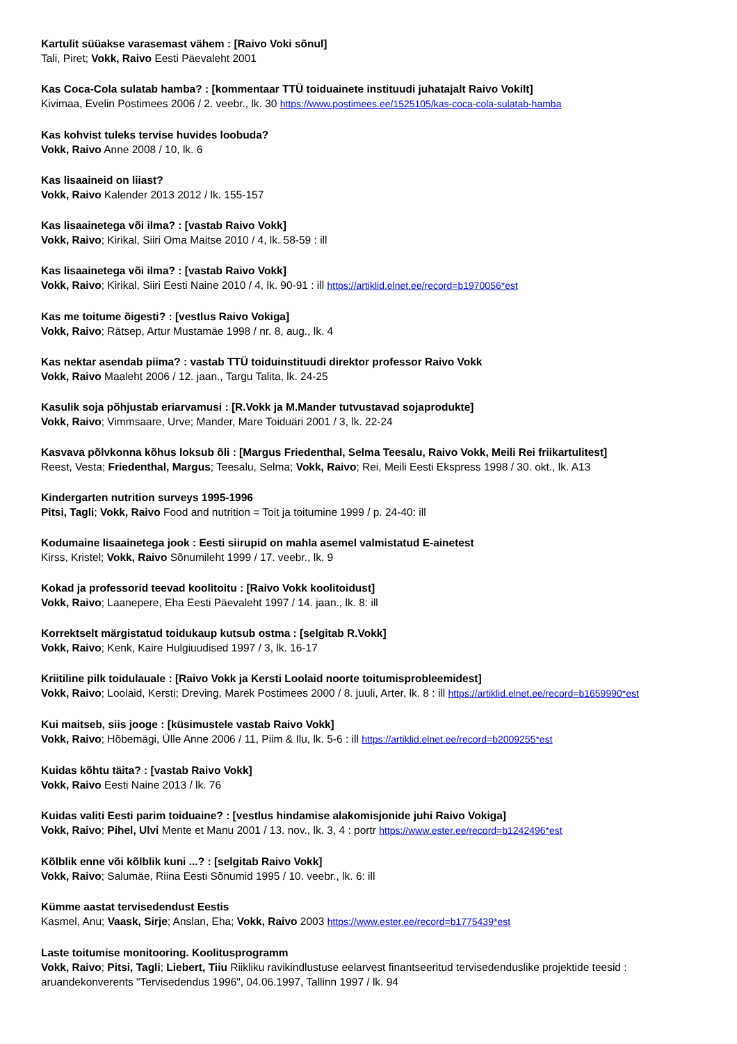Kartulit süüakse varasemast vähem : [Raivo Voki sõnul]
Tali, Piret; Vokk, Raivo Eesti Päevaleht 2001
Kas Coca-Cola sulatab hamba? : [kommentaar TTÜ toiduainete instituudi juhatajalt Raivo Vokilt]
Kivimaa, Evelin Postimees 2006 / 2. veebr., lk. 30 https://www.postimees.ee/1525105/kas-coca-cola-sulatab-hamba
Kas kohvist tuleks tervise huvides loobuda?
Vokk, Raivo Anne 2008 / 10, lk. 6
Kas lisaaineid on liiast?
Vokk, Raivo Kalender 2013 2012 / lk. 155-157
Kas lisaainetega või ilma? : [vastab Raivo Vokk]
Vokk, Raivo; Kirikal, Siiri Oma Maitse 2010 / 4, lk. 58-59 : ill
Kas lisaainetega või ilma? : [vastab Raivo Vokk]
Vokk, Raivo; Kirikal, Siiri Eesti Naine 2010 / 4, lk. 90-91 : ill https://artiklid.elnet.ee/record=b1970056*est
Kas me toitume õigesti? : [vestlus Raivo Vokiga]
Vokk, Raivo; Rätsep, Artur Mustamäe 1998 / nr. 8, aug., lk. 4
Kas nektar asendab piima? : vastab TTÜ toiduinstituudi direktor professor Raivo Vokk
Vokk, Raivo Maaleht 2006 / 12. jaan., Targu Talita, lk. 24-25
Kasulik soja põhjustab eriarvamusi : [R.Vokk ja M.Mander tutvustavad sojaprodukte]
Vokk, Raivo; Vimmsaare, Urve; Mander, Mare Toiduäri 2001 / 3, lk. 22-24
Kasvava põlvkonna kõhus loksub õli : [Margus Friedenthal, Selma Teesalu, Raivo Vokk, Meili Rei friikartulitest]
Reest, Vesta; Friedenthal, Margus; Teesalu, Selma; Vokk, Raivo; Rei, Meili Eesti Ekspress 1998 / 30. okt., lk. A13
Kindergarten nutrition surveys 1995-1996
Pitsi, Tagli; Vokk, Raivo Food and nutrition = Toit ja toitumine 1999 / p. 24-40: ill
Kodumaine lisaainetega jook : Eesti siirupid on mahla asemel valmistatud E-ainetest
Kirss, Kristel; Vokk, Raivo Sõnumileht 1999 / 17. veebr., lk. 9
Kokad ja professorid teevad koolitoitu : [Raivo Vokk koolitoidust]
Vokk, Raivo; Laanepere, Eha Eesti Päevaleht 1997 / 14. jaan., lk. 8: ill
Korrektselt märgistatud toidukaup kutsub ostma : [selgitab R.Vokk]
Vokk, Raivo; Kenk, Kaire Hulgiuudised 1997 / 3, lk. 16-17
Kriitiline pilk toidulauale : [Raivo Vokk ja Kersti Loolaid noorte toitumisprobleemidest]
Vokk, Raivo; Loolaid, Kersti; Dreving, Marek Postimees 2000 / 8. juuli, Arter, lk. 8 : ill https://artiklid.elnet.ee/record=b1659990*est
Kui maitseb, siis jooge : [küsimustele vastab Raivo Vokk]
Vokk, Raivo; Hõbemägi, Ülle Anne 2006 / 11, Piim & Ilu, lk. 5-6 : ill https://artiklid.elnet.ee/record=b2009255*est
Kuidas kõhtu täita? : [vastab Raivo Vokk]
Vokk, Raivo Eesti Naine 2013 / lk. 76
Kuidas valiti Eesti parim toiduaine? : [vestlus hindamise alakomisjonide juhi Raivo Vokiga]
Vokk, Raivo; Pihel, Ulvi Mente et Manu 2001 / 13. nov., lk. 3, 4 : portr https://www.ester.ee/record=b1242496*est
Kõlblik enne või kõlblik kuni ...? : [selgitab Raivo Vokk]
Vokk, Raivo; Salumäe, Riina Eesti Sõnumid 1995 / 10. veebr., lk. 6: ill
Kümme aastat tervisedendust Eestis
Kasmel, Anu; Vaask, Sirje; Anslan, Eha; Vokk, Raivo 2003 https://www.ester.ee/record=b1775439*est
Laste toitumise monitooring. Koolitusprogramm
Vokk, Raivo; Pitsi, Tagli; Liebert, Tiiu Riikliku ravikindlustuse eelarvest finantseeritud tervisedenduslike projektide teesid : aruandekonverents "Tervisedendus 1996", 04.06.1997, Tallinn 1997 / lk. 94